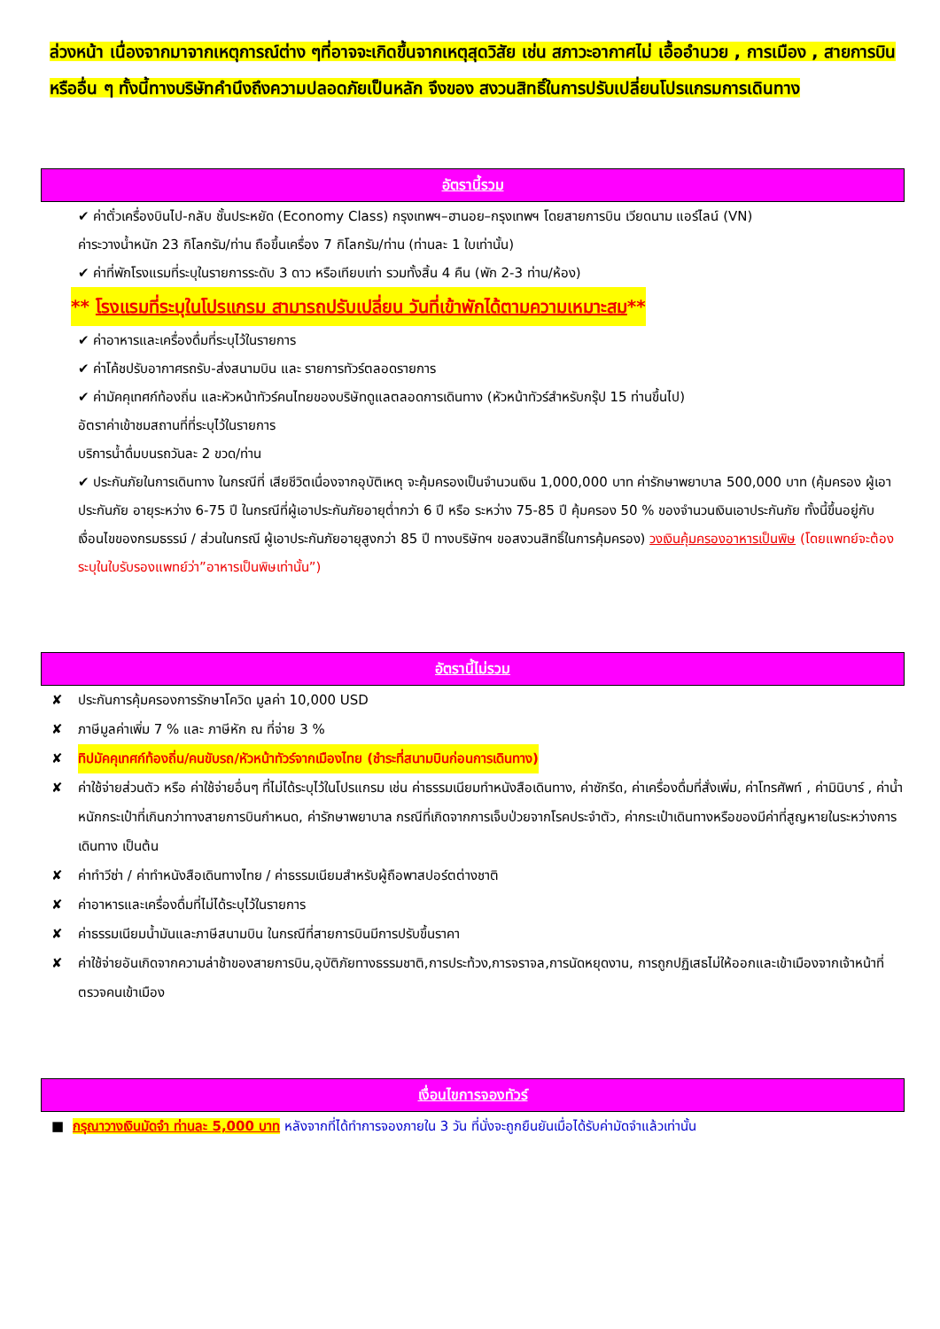ล่วงหน้า เนื่องจากมาจากเหตุการณ์ต่าง ๆที่อาจจะเกิดขึ้นจากเหตุสุดวิสัย เช่น สภาวะอากาศไม่ เอื้ออำนวย , การเมือง , สายการบิน หรืออื่น ๆ ทั้งนี้ทางบริษัทคำนึงถึงความปลอดภัยเป็นหลัก จึงของ สงวนสิทธิ์ในการปรับเปลี่ยนโปรแกรมการเดินทาง
อัตรานี้รวม
✔ ค่าตั๋วเครื่องบินไป-กลับ ชั้นประหยัด (Economy Class) กรุงเทพฯ–ฮานอย–กรุงเทพฯ โดยสายการบิน เวียดนาม แอร์ไลน์ (VN)
ค่าระวางน้ำหนัก 23 กิโลกรัม/ท่าน ถือขึ้นเครื่อง 7 กิโลกรัม/ท่าน (ท่านละ 1 ใบเท่านั้น)
✔ ค่าที่พักโรงแรมที่ระบุในรายการระดับ 3 ดาว หรือเทียบเท่า รวมทั้งสิ้น 4 คืน (พัก 2-3 ท่าน/ห้อง)
** โรงแรมที่ระบุในโปรแกรม สามารถปรับเปลี่ยน วันที่เข้าพักได้ตามความเหมาะสม**
✔ ค่าอาหารและเครื่องดื่มที่ระบุไว้ในรายการ
✔ ค่าโค้ชปรับอากาศรถรับ-ส่งสนามบิน และ รายการทัวร์ตลอดรายการ
✔ ค่ามัคคุเทศก์ท้องถิ่น และหัวหน้าทัวร์คนไทยของบริษัทดูแลตลอดการเดินทาง (หัวหน้าทัวร์สำหรับกรุ๊ป 15 ท่านขึ้นไป)
อัตราค่าเข้าชมสถานที่ที่ระบุไว้ในรายการ
บริการน้ำดื่มบนรถวันละ 2 ขวด/ท่าน
✔ ประกันภัยในการเดินทาง ในกรณีที่ เสียชีวิตเนื่องจากอุบัติเหตุ จะคุ้มครองเป็นจำนวนเงิน 1,000,000 บาท ค่ารักษาพยาบาล 500,000 บาท (คุ้มครอง ผู้เอาประกันภัย อายุระหว่าง 6-75 ปี ในกรณีที่ผู้เอาประกันภัยอายุต่ำกว่า 6 ปี หรือ ระหว่าง 75-85 ปี คุ้มครอง 50 % ของจำนวนเงินเอาประกันภัย ทั้งนี้ขึ้นอยู่กับเงื่อนไขของกรมธรรม์ / ส่วนในกรณี ผู้เอาประกันภัยอายุสูงกว่า 85 ปี ทางบริษัทฯ ขอสงวนสิทธิ์ในการคุ้มครอง) วงเงินคุ้มครองอาหารเป็นพิษ (โดยแพทย์จะต้องระบุในใบรับรองแพทย์ว่า”อาหารเป็นพิษเท่านั้น”)
อัตรานี้ไม่รวม
✘ ประกันการคุ้มครองการรักษาโควิด มูลค่า 10,000 USD
✘ ภาษีมูลค่าเพิ่ม 7 % และ ภาษีหัก ณ ที่จ่าย 3 %
✘ ทิปมัคคุเทศก์ท้องถิ่น/คนขับรถ/หัวหน้าทัวร์จากเมืองไทย (ชำระที่สนามบินก่อนการเดินทาง)
✘ ค่าใช้จ่ายส่วนตัว หรือ ค่าใช้จ่ายอื่นๆ ที่ไม่ได้ระบุไว้ในโปรแกรม เช่น ค่าธรรมเนียมทำหนังสือเดินทาง, ค่าซักรีด, ค่าเครื่องดื่มที่สั่งเพิ่ม, ค่าโทรศัพท์ , ค่ามินิบาร์ , ค่าน้ำหนักกระเป๋าที่เกินกว่าทางสายการบินกำหนด, ค่ารักษาพยาบาล กรณีที่เกิดจากการเจ็บป่วยจากโรคประจำตัว, ค่ากระเป๋าเดินทางหรือของมีค่าที่สูญหายในระหว่างการเดินทาง เป็นต้น
✘ ค่าทำวีซ่า / ค่าทำหนังสือเดินทางไทย / ค่าธรรมเนียมสำหรับผู้ถือพาสปอร์ตต่างชาติ
✘ ค่าอาหารและเครื่องดื่มที่ไม่ได้ระบุไว้ในรายการ
✘ ค่าธรรมเนียมน้ำมันและภาษีสนามบิน ในกรณีที่สายการบินมีการปรับขึ้นราคา
✘ ค่าใช้จ่ายอันเกิดจากความล่าช้าของสายการบิน,อุบัติภัยทางธรรมชาติ,การประท้วง,การจราจล,การนัดหยุดงาน, การถูกปฏิเสธไม่ให้ออกและเข้าเมืองจากเจ้าหน้าที่ตรวจคนเข้าเมือง
เงื่อนไขการจองทัวร์
■ กรุณาวางเงินมัดจำ ท่านละ 5,000 บาท หลังจากที่ได้ทำการจองภายใน 3 วัน ที่นั่งจะถูกยืนยันเมื่อได้รับค่ามัดจำแล้วเท่านั้น